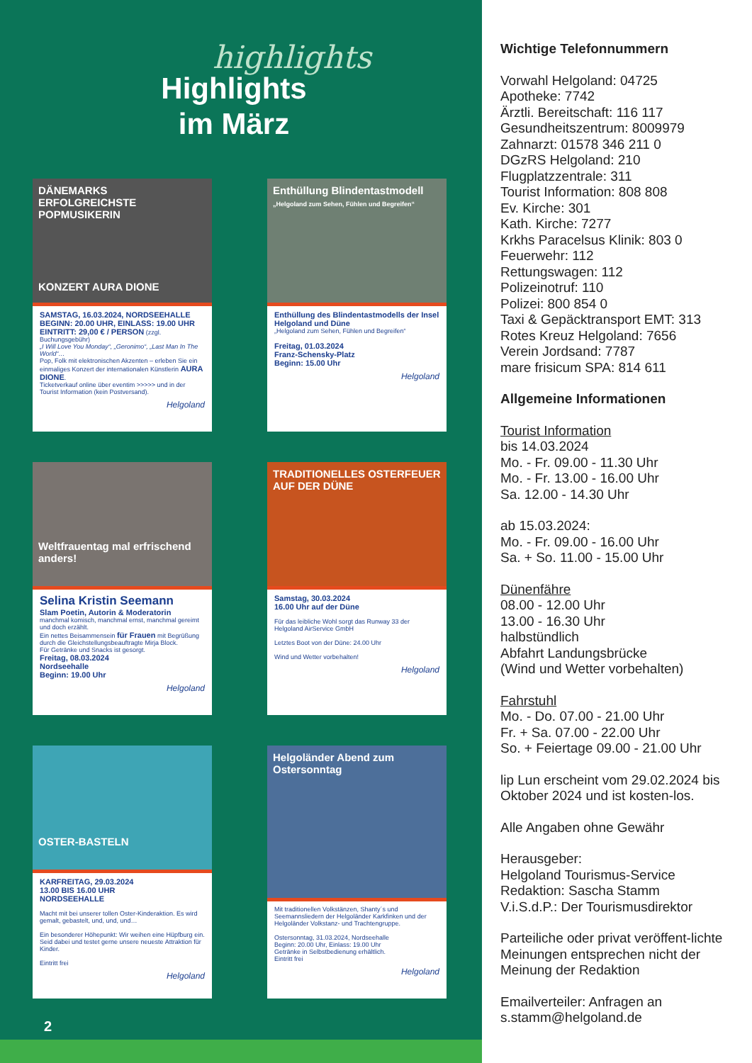highlights
Highlights
im März
DÄNEMARKS ERFOLGREICHSTE POPMUSIKERIN
KONZERT AURA DIONE
SAMSTAG, 16.03.2024, NORDSEEHALLE
BEGINN: 20.00 UHR, EINLASS: 19.00 UHR
EINTRITT: 29,00 € / PERSON (zzgl. Buchungsgebühr)
„I Will Love You Monday“, „Geronimo“, „Last Man In The World“…
Pop, Folk mit elektronischen Akzenten – erleben Sie ein einmaliges Konzert der internationalen Künstlerin AURA DIONE.
Ticketverkauf online über eventim >>>>> und in der Tourist Information (kein Postversand).
Helgoland
Enthüllung Blindentastmodell
„Helgoland zum Sehen, Fühlen und Begreifen“
Enthüllung des Blindentastmodells der Insel Helgoland und Düne
„Helgoland zum Sehen, Fühlen und Begreifen“
Freitag, 01.03.2024
Franz-Schensky-Platz
Beginn: 15.00 Uhr
Helgoland
Weltfrauentag mal erfrischend anders!
Selina Kristin Seemann
Slam Poetin, Autorin & Moderatorin
manchmal komisch, manchmal ernst, manchmal gereimt und doch erzählt.
Ein nettes Beisammensein für Frauen mit Begrüßung durch die Gleichstellungsbeauftragte Mirja Block.
Für Getränke und Snacks ist gesorgt.
Freitag, 08.03.2024
Nordseehalle
Beginn: 19.00 Uhr
Helgoland
TRADITIONELLES OSTERFEUER AUF DER DÜNE
Samstag, 30.03.2024
16.00 Uhr auf der Düne
Für das leibliche Wohl sorgt das Runway 33 der Helgoland AirService GmbH
Letztes Boot von der Düne: 24.00 Uhr
Wind und Wetter vorbehalten!
Helgoland
OSTER-BASTELN
KARFREITAG, 29.03.2024
13.00 BIS 16.00 UHR
NORDSEEHALLE
Macht mit bei unserer tollen Oster-Kinderaktion. Es wird gemalt, gebastelt, und, und, und…
Ein besonderer Höhepunkt: Wir weihen eine Hüpfburg ein. Seid dabei und testet gerne unsere neueste Attraktion für Kinder.
Eintritt frei
Helgoland
Helgoländer Abend zum Ostersonntag
Mit traditionellen Volkstänzen, Shanty´s und Seemannsliedern der Helgoländer Karkfinken und der Helgoländer Volkstanz- und Trachtengruppe.
Ostersonntag, 31.03.2024, Nordseehalle
Beginn: 20.00 Uhr, Einlass: 19.00 Uhr
Getränke in Selbstbedienung erhältlich.
Eintritt frei
Helgoland
2
Wichtige Telefonnummern
Vorwahl Helgoland: 04725
Apotheke: 7742
Ärztli. Bereitschaft: 116 117
Gesundheitszentrum: 8009979
Zahnarzt: 01578 346 211 0
DGzRS Helgoland: 210
Flugplatzzentrale: 311
Tourist Information: 808 808
Ev. Kirche: 301
Kath. Kirche: 7277
Krkhs Paracelsus Klinik: 803 0
Feuerwehr: 112
Rettungswagen: 112
Polizeinotruf: 110
Polizei: 800 854 0
Taxi & Gepäcktransport EMT: 313
Rotes Kreuz Helgoland: 7656
Verein Jordsand: 7787
mare frisicum SPA: 814 611
Allgemeine Informationen
Tourist Information
bis 14.03.2024
Mo. - Fr. 09.00 - 11.30 Uhr
Mo. - Fr. 13.00 - 16.00 Uhr
Sa. 12.00 - 14.30 Uhr
ab 15.03.2024:
Mo. - Fr. 09.00 - 16.00 Uhr
Sa. + So. 11.00 - 15.00 Uhr
Dünenfähre
08.00 - 12.00 Uhr
13.00 - 16.30 Uhr
halbstündlich
Abfahrt Landungsbrücke
(Wind und Wetter vorbehalten)
Fahrstuhl
Mo. - Do. 07.00 - 21.00 Uhr
Fr. + Sa. 07.00 - 22.00 Uhr
So. + Feiertage 09.00 - 21.00 Uhr
lip Lun erscheint vom 29.02.2024 bis Oktober 2024 und ist kosten-los.
Alle Angaben ohne Gewähr
Herausgeber:
Helgoland Tourismus-Service
Redaktion: Sascha Stamm
V.i.S.d.P.: Der Tourismusdirektor
Parteiliche oder privat veröffent-lichte Meinungen entsprechen nicht der Meinung der Redaktion
Emailverteiler: Anfragen an s.stamm@helgoland.de